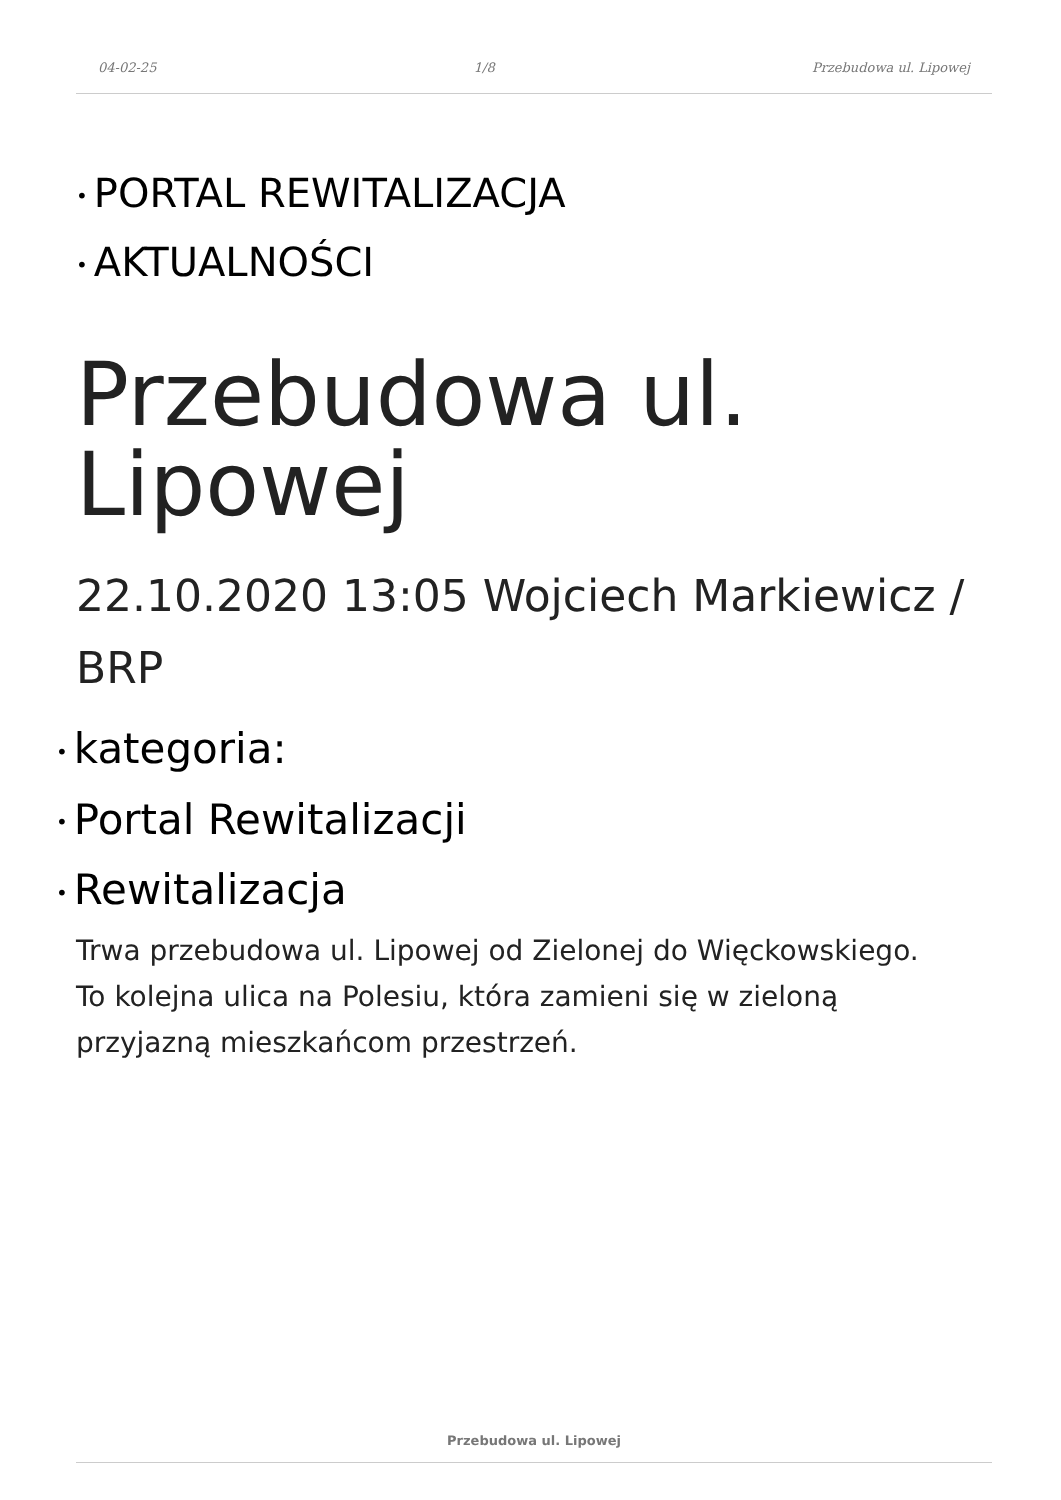04-02-25 1/8 Przebudowa ul. Lipowej
• PORTAL REWITALIZACJA
• AKTUALNOŚCI
Przebudowa ul.
Lipowej
22.10.2020 13:05 Wojciech Markiewicz /
BRP
• kategoria:
• Portal Rewitalizacji
• Rewitalizacja
Trwa przebudowa ul. Lipowej od Zielonej do Więckowskiego.
To kolejna ulica na Polesiu, która zamieni się w zieloną
przyjazną mieszkańcom przestrzeń.
Przebudowa ul. Lipowej